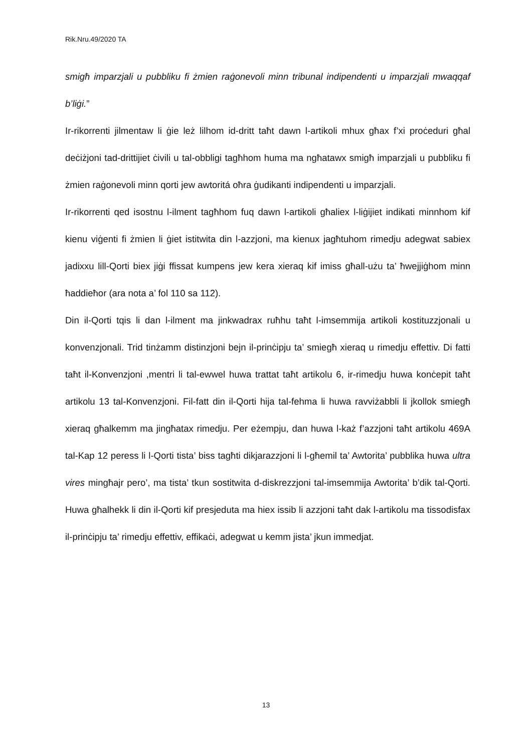Rik.Nru.49/2020 TA
smigħ imparzjali u pubbliku fi żmien raġonevoli minn tribunal indipendenti u imparzjali mwaqqaf b’liġi.”
Ir-rikorrenti jilmentaw li ġie leż lilhom id-dritt taħt dawn l-artikoli mhux għax f’xi proċeduri għal deċiżjoni tad-drittijiet ċivili u tal-obbligi tagħhom huma ma ngħatawx smigħ imparzjali u pubbliku fi żmien raġonevoli minn qorti jew awtoritá oħra ġudikanti indipendenti u imparzjali.
Ir-rikorrenti qed isostnu l-ilment tagħhom fuq dawn l-artikoli għaliex l-liġijiet indikati minnhom kif kienu viġenti fi żmien li ġiet istitwita din l-azzjoni, ma kienux jagħtuhom rimedju adegwat sabiex jadixxu lill-Qorti biex jiġi ffissat kumpens jew kera xieraq kif imiss għall-użu ta’ ħwejjiġhom minn ħaddieħor (ara nota a’ fol 110 sa 112).
Din il-Qorti tqis li dan l-ilment ma jinkwadrax ruħhu taħt l-imsemmija artikoli kostituzzjonali u konvenzjonali. Trid tinżamm distinzjoni bejn il-prinċipju ta’ smiegħ xieraq u rimedju effettiv. Di fatti taħt il-Konvenzjoni ,mentri li tal-ewwel huwa trattat taħt artikolu 6, ir-rimedju huwa konċepit taħt artikolu 13 tal-Konvenzjoni. Fil-fatt din il-Qorti hija tal-fehma li huwa ravviżabbli li jkollok smiegħ xieraq għalkemm ma jingħatax rimedju. Per eżempju, dan huwa l-każ f’azzjoni taħt artikolu 469A tal-Kap 12 peress li l-Qorti tista’ biss tagħti dikjarazzjoni li l-għemil ta’ Awtorita’ pubblika huwa ultra vires mingħajr pero’, ma tista’ tkun sostitwita d-diskrezzjoni tal-imsemmija Awtorita’ b’dik tal-Qorti. Huwa għalhekk li din il-Qorti kif presjeduta ma hiex issib li azzjoni taħt dak l-artikolu ma tissodisfax il-prinċipju ta’ rimedju effettiv, effikaċi, adegwat u kemm jista’ jkun immedjat.
13